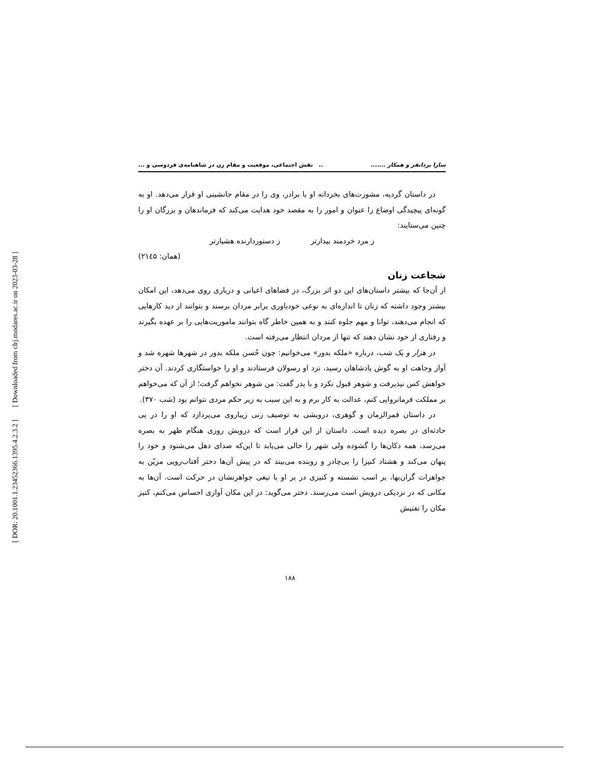[ DOR: 20.1001.1.23452366.1395.4.2.3.2 ] [ Downloaded from clrj.modares.ac.ir on 2023-03-28 ]
سارا یزدانفر و همکار ......... نقش اجتماعی، موقعیت و مقام زن در شاهنامه‌ی فردوسی و ...
در داستان گردیه، مشورت‌های بخردانه او با برادر، وی را در مقام جانشینی او قرار می‌دهد. او به گونه‌ای پیچیدگی اوضاع را عنوان و امور را به مقصد خود هدایت می‌کند که فرماندهان و بزرگان او را چنین می‌ستایند:
ز مرد خردمند بیدارتر ز دستوردارنده هشیارتر
(همان: ۲۱٤۵)
شجاعت زنان
از آن‌جا که بیشتر داستان‌های این دو اثر بزرگ، در فضاهای اعیانی و درباری روی می‌دهد، این امکان بیشتر وجود داشته که زنان تا اندازه‌ای به نوعی خودباوری برابر مردان برسند و بتوانند از دید کارهایی که انجام می‌دهند، توانا و مهم جلوه کنند و به همین خاطر گاه بتوانند ماموریت‌هایی را بر عهده بگیرند و رفتاری از خود نشان دهند که تنها از مردان انتظار می‌رفته است.
در هزار و یک شب، درباره «ملکه بدور» می‌خوانیم: چون حُسن ملکه بدور در شهرها شهره شد و آواز وجاهت او به گوش پادشاهان رسید، نزد او رسولان فرستادند و او را خواستگاری کردند. آن دختر خواهش کس نپذیرفت و شوهر قبول نکرد و با پدر گفت: من شوهر نخواهم گرفت؛ از آن که می‌خواهم بر مملکت فرمانروایی کنم، عدالت به کار برم و به این سبب به زیر حکم مردی نتوانم بود (شب ۳۷۰).
در داستان قمرالزمان و گوهری، درویشی به توصیف زنی زیباروی می‌پردازد که او را در پی حادثه‌ای در بصره دیده است. داستان از این قرار است که درویش روزی هنگام ظهر به بصره می‌رسد، همه دکان‌ها را گشوده ولی شهر را خالی می‌یابد تا این‌که صدای دهل می‌شنود و خود را پنهان می‌کند و هشتاد کنیزا را بی‌چادر و روبنده می‌بیند که در پیش آن‌ها دختر آفتاب‌رویی مزیّن به جواهرات گران‌بها، بر اسب نشسته و کنیزی در بر او با تیغی جواهرنشان در حرکت است. آن‌ها به مکانی که در نزدیکی درویش است می‌رسند. دختر می‌گوید: در این مکان آوازی احساس می‌کنم، کنیز مکان را تفتیش
۱۸۸